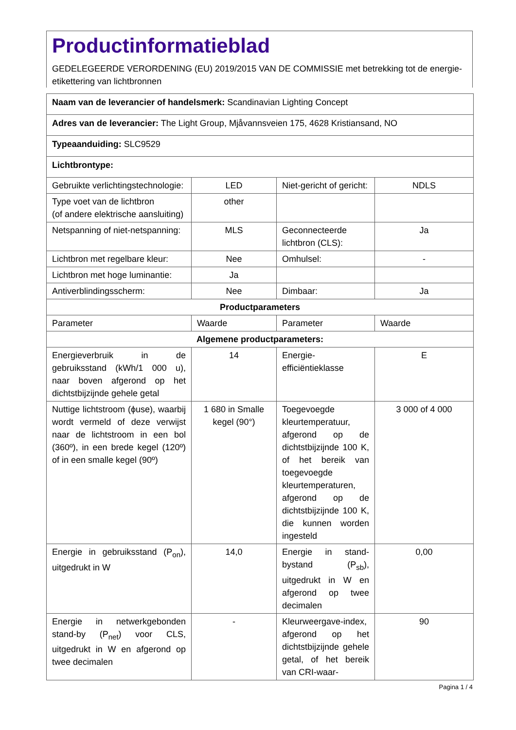Productinformatieblad
GEDELEGEERDE VERORDENING (EU) 2019/2015 VAN DE COMMISSIE met betrekking tot de energie-etikettering van lichtbronnen
| Naam van de leverancier of handelsmerk: Scandinavian Lighting Concept | | | |
| Adres van de leverancier: The Light Group, Mjåvannsveien 175, 4628 Kristiansand, NO | | | |
| Typeaanduiding: SLC9529 | | | |
| Lichtbrontype: | | | |
| Gebruikte verlichtingstechnologie: | LED | Niet-gericht of gericht: | NDLS |
| Type voet van de lichtbron (of andere elektrische aansluiting) | other | | |
| Netspanning of niet-netspanning: | MLS | Geconnecteerde lichtbron (CLS): | Ja |
| Lichtbron met regelbare kleur: | Nee | Omhulsel: | - |
| Lichtbron met hoge luminantie: | Ja | | |
| Antiverblindingsscherm: | Nee | Dimbaar: | Ja |
| Productparameters | | | |
| Parameter | Waarde | Parameter | Waarde |
| Algemene productparameters: | | | |
| Energieverbruik in de gebruiksstand (kWh/1 000 u), naar boven afgerond op het dichtstbijzijnde gehele getal | 14 | Energie-efficiëntieklasse | E |
| Nuttige lichtstroom (ϕuse), waarbij wordt vermeld of deze verwijst naar de lichtstroom in een bol (360º), in een brede kegel (120º) of in een smalle kegel (90º) | 1 680 in Smalle kegel (90°) | Toegevoegde kleurtemperatuur, afgerond op de dichtstbijzijnde 100 K, of het bereik van toegevoegde kleurtemperaturen, afgerond op de dichtstbijzijnde 100 K, die kunnen worden ingesteld | 3 000 of 4 000 |
| Energie in gebruiksstand (P<sub>on</sub>), uitgedrukt in W | 14,0 | Energie in stand-bystand (P<sub>sb</sub>), uitgedrukt in W en afgerond op twee decimalen | 0,00 |
| Energie in netwerkgebonden stand-by (P<sub>net</sub>) voor CLS, uitgedrukt in W en afgerond op twee decimalen | - | Kleurweergave-index, afgerond op het dichtstbijzijnde gehele getal, of het bereik van CRI-waar- | 90 |
Pagina 1 / 4